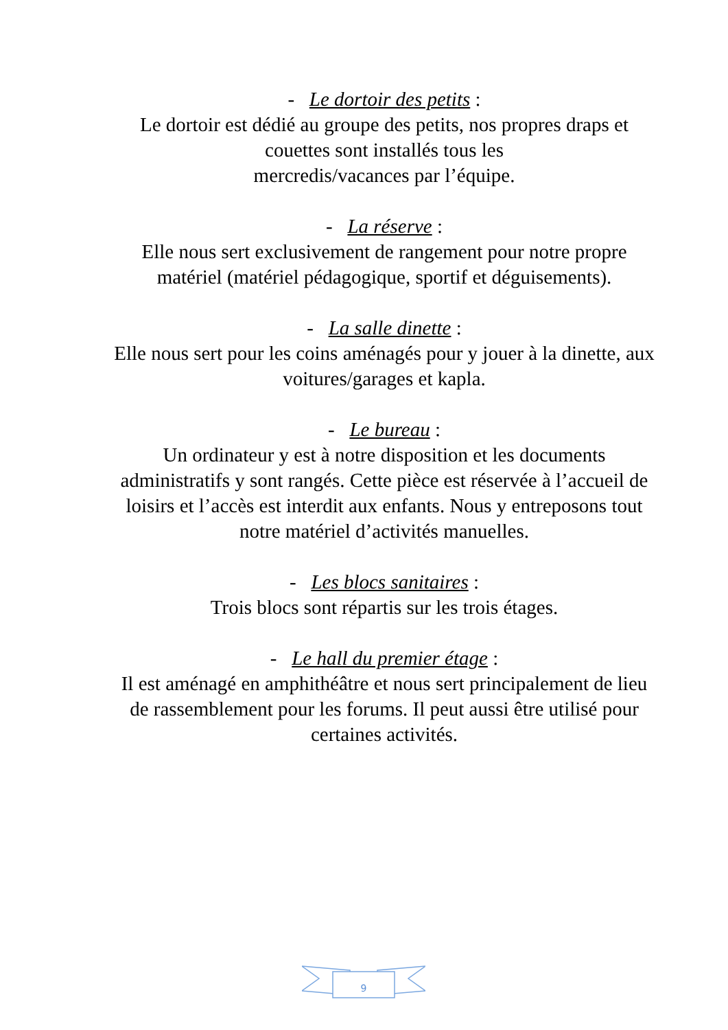- Le dortoir des petits :
Le dortoir est dédié au groupe des petits, nos propres draps et couettes sont installés tous les
mercredis/vacances par l’équipe.
- La réserve :
Elle nous sert exclusivement de rangement pour notre propre matériel (matériel pédagogique, sportif et déguisements).
- La salle dinette :
Elle nous sert pour les coins aménagés pour y jouer à la dinette, aux voitures/garages et kapla.
- Le bureau :
Un ordinateur y est à notre disposition et les documents administratifs y sont rangés. Cette pièce est réservée à l’accueil de loisirs et l’accès est interdit aux enfants. Nous y entreposons tout notre matériel d’activités manuelles.
- Les blocs sanitaires :
Trois blocs sont répartis sur les trois étages.
- Le hall du premier étage :
Il est aménagé en amphithéâtre et nous sert principalement de lieu de rassemblement pour les forums. Il peut aussi être utilisé pour certaines activités.
9